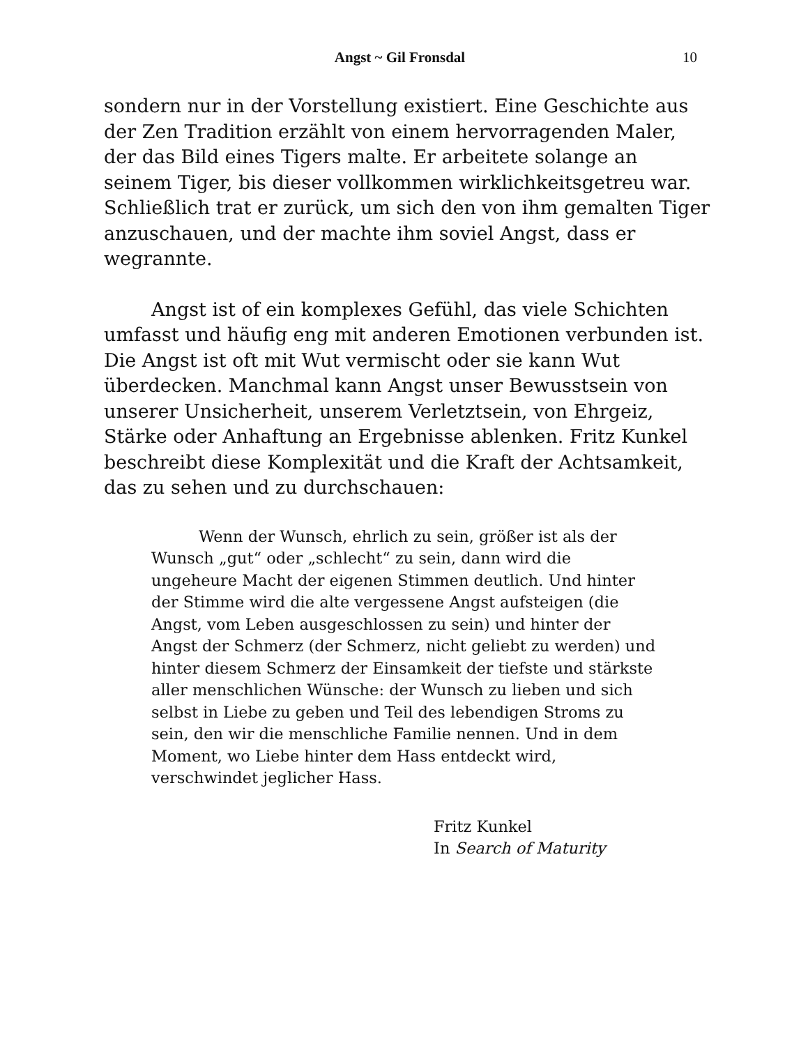Angst ~ Gil Fronsdal
10
sondern nur in der Vorstellung existiert. Eine Geschichte aus der Zen Tradition erzählt von einem hervorragenden Maler, der das Bild eines Tigers malte. Er arbeitete solange an seinem Tiger, bis dieser vollkommen wirklichkeitsgetreu war. Schließlich trat er zurück, um sich den von ihm gemalten Tiger anzuschauen, und der machte ihm soviel Angst, dass er wegrannte.
Angst ist of ein komplexes Gefühl, das viele Schichten umfasst und häufig eng mit anderen Emotionen verbunden ist. Die Angst ist oft mit Wut vermischt oder sie kann Wut überdecken. Manchmal kann Angst unser Bewusstsein von unserer Unsicherheit, unserem Verletztsein, von Ehrgeiz, Stärke oder Anhaftung an Ergebnisse ablenken. Fritz Kunkel beschreibt diese Komplexität und die Kraft der Achtsamkeit, das zu sehen und zu durchschauen:
Wenn der Wunsch, ehrlich zu sein, größer ist als der Wunsch „gut“ oder „schlecht“ zu sein, dann wird die ungeheure Macht der eigenen Stimmen deutlich. Und hinter der Stimme wird die alte vergessene Angst aufsteigen (die Angst, vom Leben ausgeschlossen zu sein) und hinter der Angst der Schmerz (der Schmerz, nicht geliebt zu werden) und hinter diesem Schmerz der Einsamkeit der tiefste und stärkste aller menschlichen Wünsche: der Wunsch zu lieben und sich selbst in Liebe zu geben und Teil des lebendigen Stroms zu sein, den wir die menschliche Familie nennen. Und in dem Moment, wo Liebe hinter dem Hass entdeckt wird, verschwindet jeglicher Hass.
Fritz Kunkel
In Search of Maturity